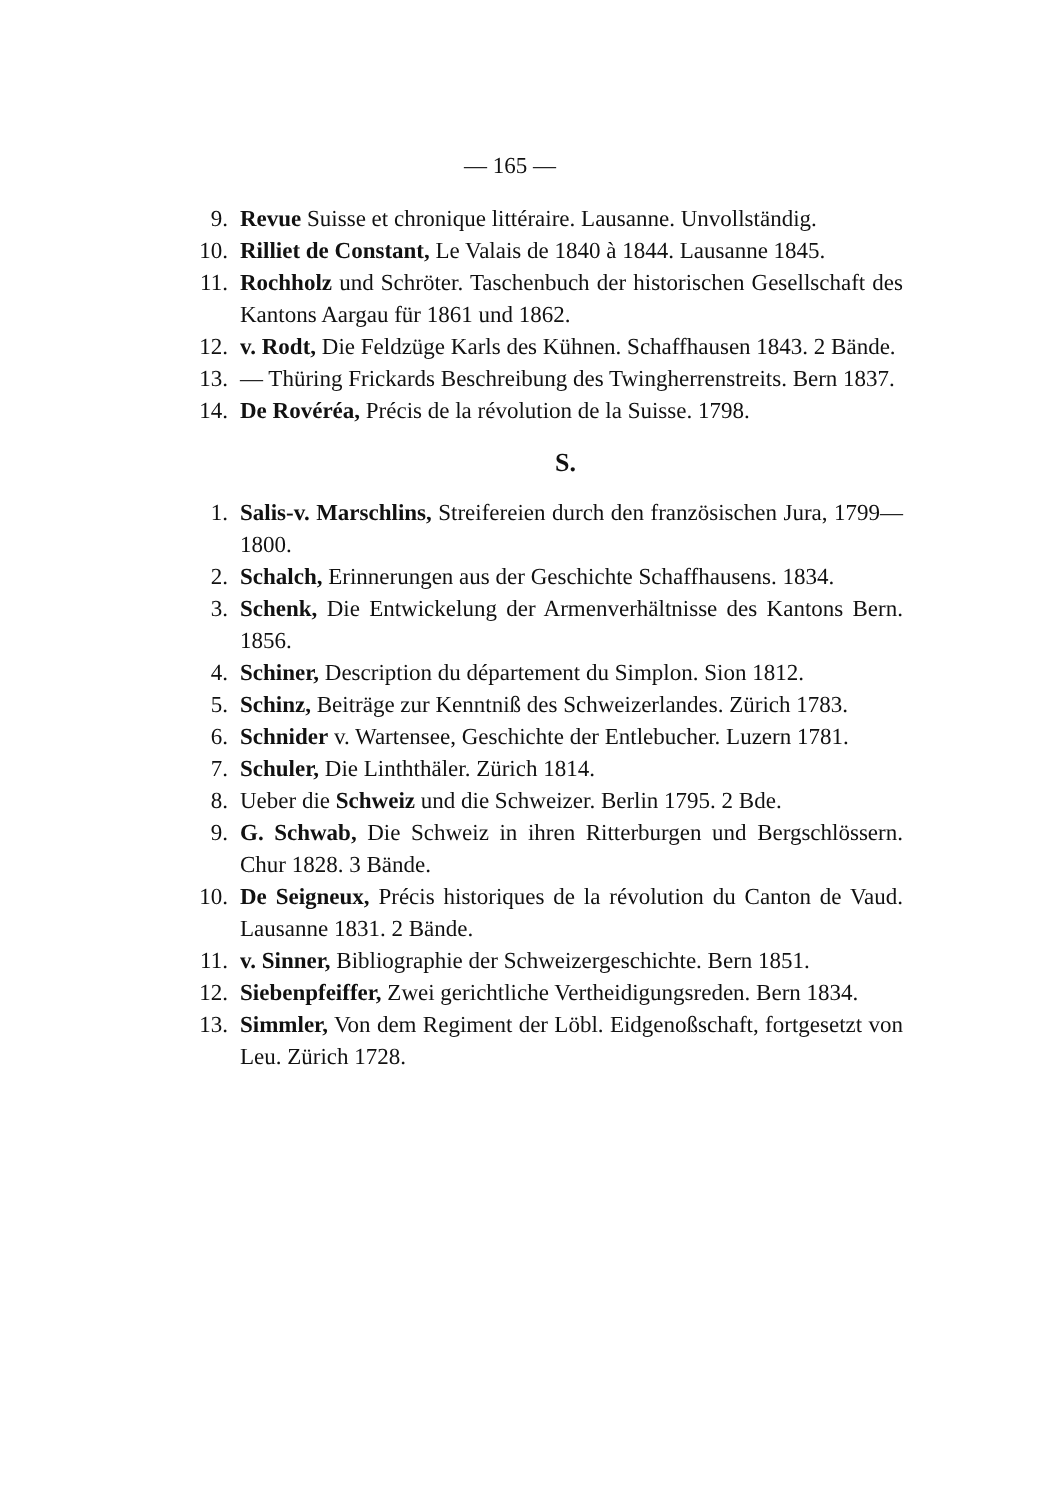— 165 —
9. Revue Suisse et chronique littéraire. Lausanne. Unvollständig.
10. Rilliet de Constant, Le Valais de 1840 à 1844. Lausanne 1845.
11. Rochholz und Schröter. Taschenbuch der historischen Gesellschaft des Kantons Aargau für 1861 und 1862.
12. v. Rodt, Die Feldzüge Karls des Kühnen. Schaffhausen 1843. 2 Bände.
13. — Thüring Frickards Beschreibung des Twingherrenstreits. Bern 1837.
14. De Rovéréa, Précis de la révolution de la Suisse. 1798.
S.
1. Salis-v. Marschlins, Streifereien durch den französischen Jura, 1799—1800.
2. Schalch, Erinnerungen aus der Geschichte Schaffhausens. 1834.
3. Schenk, Die Entwickelung der Armenverhältnisse des Kantons Bern. 1856.
4. Schiner, Description du département du Simplon. Sion 1812.
5. Schinz, Beiträge zur Kenntniß des Schweizerlandes. Zürich 1783.
6. Schnider v. Wartensee, Geschichte der Entlebucher. Luzern 1781.
7. Schuler, Die Linththäler. Zürich 1814.
8. Ueber die Schweiz und die Schweizer. Berlin 1795. 2 Bde.
9. G. Schwab, Die Schweiz in ihren Ritterburgen und Bergschlössern. Chur 1828. 3 Bände.
10. De Seigneux, Précis historiques de la révolution du Canton de Vaud. Lausanne 1831. 2 Bände.
11. v. Sinner, Bibliographie der Schweizergeschichte. Bern 1851.
12. Siebenpfeiffer, Zwei gerichtliche Vertheidigungsreden. Bern 1834.
13. Simmler, Von dem Regiment der Löbl. Eidgenoßschaft, fortgesetzt von Leu. Zürich 1728.